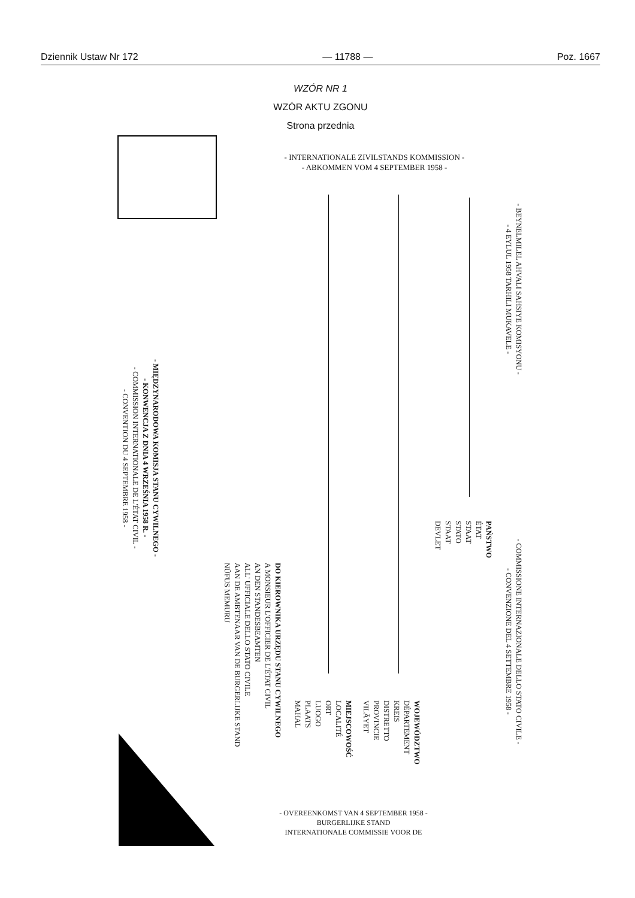Dziennik Ustaw Nr 172 — 11788 — Poz. 1667
WZÓR NR 1
WZÓR AKTU ZGONU
Strona przednia
- INTERNATIONALE ZIVILSTANDS KOMMISSION -
- ABKOMMEN VOM 4 SEPTEMBER 1958 -
- MIĘDZYNARODOWA KOMISJA STANU CYWILNEGO -
- KONWENCJA Z DNIA 4 WRZEŚNIA 1958 R. -
- COMMISSION INTERNATIONALE DE L'ÉTAT CIVIL -
- CONVENTION DU 4 SEPTEMBRE 1958 -
DO KIEROWNIKA URZĘDU STANU CYWILNEGO
A MONSIEUR L'OFFICIER DE L'ÉTAT CIVIL
AN DEN STANDESBEAMTEN
ALL' UFFICIALE DELLO STATO CIVILE
AAN DE AMBTENAAR VAN DE BURGERLIJKE STAND
NÜFUS MEMURU
MIEJSCOWOŚĆ
LOCALITÉ
ORT
LUOGO
PLAATS
MAHAL
WOJEWÓDZTWO
DÉPARTEMENT
KREIS
DISTRETTO
PROVINCIE
VILÂYET
PAŃSTWO
ÉTAT
STAAT
STATO
STAAT
DEVLET
- BEYNELMILEL AHVALI SAHSIYE KOMISYONU -
- 4 EYLUL 1958 TARHILI MUKAVELE -
- COMMISSIONE INTERNAZIONALE DELLO STATO CIVILE -
- CONVENZIONE DEL 4 SETTEMBRE 1958 -
- OVEREENKOMST VAN 4 SEPTEMBER 1958 -
BURGERLIJKE STAND
INTERNATIONALE COMMISSIE VOOR DE